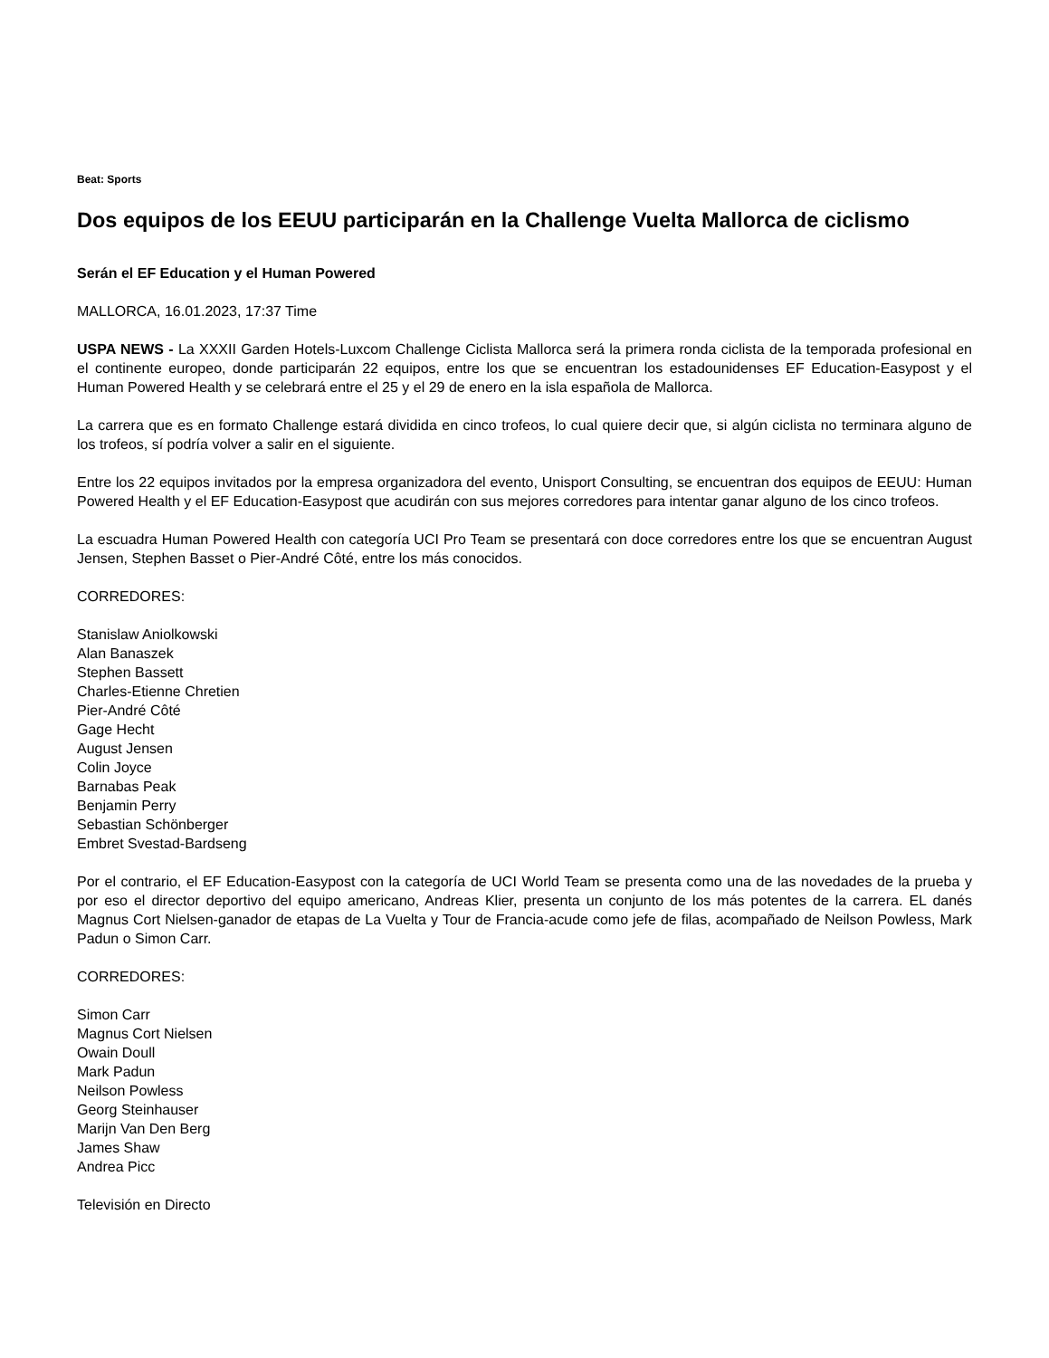Beat: Sports
Dos equipos de los EEUU participarán en la Challenge Vuelta Mallorca de ciclismo
Serán el EF Education y el Human Powered
MALLORCA, 16.01.2023, 17:37 Time
USPA NEWS - La XXXII Garden Hotels-Luxcom Challenge Ciclista Mallorca será la primera ronda ciclista de la temporada profesional en el continente europeo, donde participarán 22 equipos, entre los que se encuentran los estadounidenses EF Education-Easypost y el Human Powered Health y se celebrará entre el 25 y el 29 de enero en la isla española de Mallorca.
La carrera que es en formato Challenge estará dividida en cinco trofeos, lo cual quiere decir que, si algún ciclista no terminara alguno de los trofeos, sí podría volver a salir en el siguiente.
Entre los 22 equipos invitados por la empresa organizadora del evento, Unisport Consulting, se encuentran dos equipos de EEUU: Human Powered Health y el EF Education-Easypost que acudirán con sus mejores corredores para intentar ganar alguno de los cinco trofeos.
La escuadra Human Powered Health con categoría UCI Pro Team se presentará con doce corredores entre los que se encuentran August Jensen, Stephen Basset o Pier-André Côté, entre los más conocidos.
CORREDORES:
Stanislaw Aniolkowski
Alan Banaszek
Stephen Bassett
Charles-Etienne Chretien
Pier-André Côté
Gage Hecht
August Jensen
Colin Joyce
Barnabas Peak
Benjamin Perry
Sebastian Schönberger
Embret Svestad-Bardseng
Por el contrario, el EF Education-Easypost con la categoría de UCI World Team se presenta como una de las novedades de la prueba y por eso el director deportivo del equipo americano, Andreas Klier, presenta un conjunto de los más potentes de la carrera. EL danés Magnus Cort Nielsen-ganador de etapas de La Vuelta y Tour de Francia-acude como jefe de filas, acompañado de Neilson Powless, Mark Padun o Simon Carr.
CORREDORES:
Simon Carr
Magnus Cort Nielsen
Owain Doull
Mark Padun
Neilson Powless
Georg Steinhauser
Marijn Van Den Berg
James Shaw
Andrea Picc
Televisión en Directo